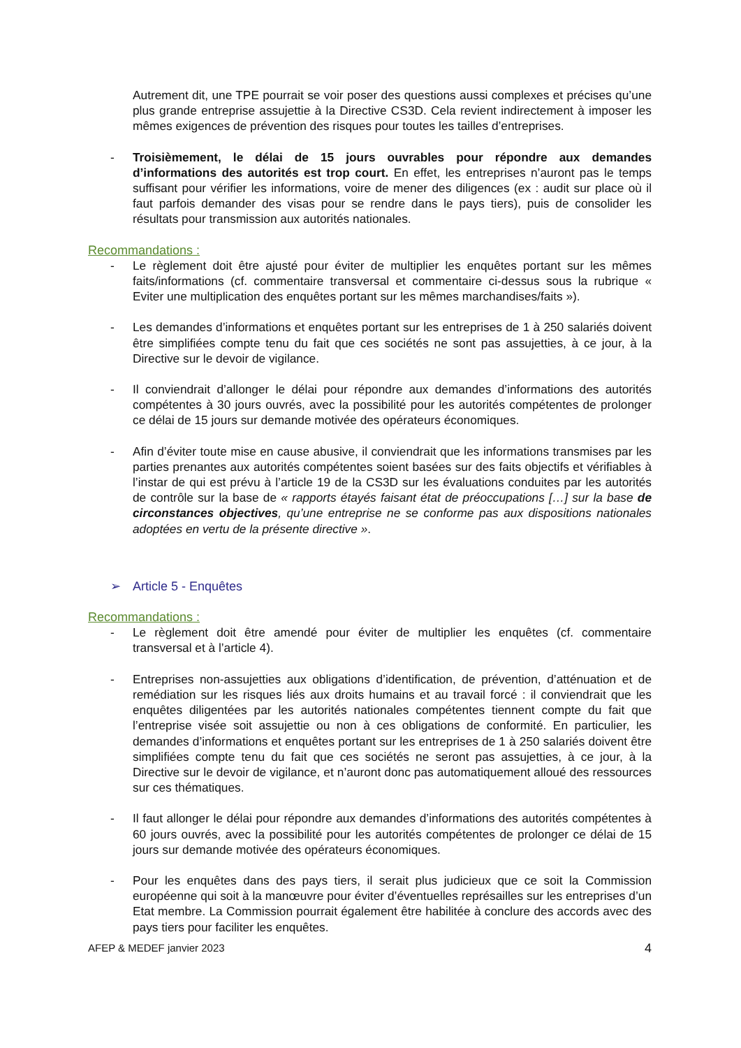Autrement dit, une TPE pourrait se voir poser des questions aussi complexes et précises qu’une plus grande entreprise assujettie à la Directive CS3D. Cela revient indirectement à imposer les mêmes exigences de prévention des risques pour toutes les tailles d’entreprises.
- Troisièmement, le délai de 15 jours ouvrables pour répondre aux demandes d’informations des autorités est trop court. En effet, les entreprises n’auront pas le temps suffisant pour vérifier les informations, voire de mener des diligences (ex : audit sur place où il faut parfois demander des visas pour se rendre dans le pays tiers), puis de consolider les résultats pour transmission aux autorités nationales.
Recommandations :
- Le règlement doit être ajusté pour éviter de multiplier les enquêtes portant sur les mêmes faits/informations (cf. commentaire transversal et commentaire ci-dessus sous la rubrique « Eviter une multiplication des enquêtes portant sur les mêmes marchandises/faits »).
- Les demandes d’informations et enquêtes portant sur les entreprises de 1 à 250 salariés doivent être simplifiées compte tenu du fait que ces sociétés ne sont pas assujetties, à ce jour, à la Directive sur le devoir de vigilance.
- Il conviendrait d’allonger le délai pour répondre aux demandes d’informations des autorités compétentes à 30 jours ouvrés, avec la possibilité pour les autorités compétentes de prolonger ce délai de 15 jours sur demande motivée des opérateurs économiques.
- Afin d’éviter toute mise en cause abusive, il conviendrait que les informations transmises par les parties prenantes aux autorités compétentes soient basées sur des faits objectifs et vérifiables à l’instar de qui est prévu à l’article 19 de la CS3D sur les évaluations conduites par les autorités de contrôle sur la base de « rapports étayés faisant état de préoccupations […] sur la base de circonstances objectives, qu’une entreprise ne se conforme pas aux dispositions nationales adoptées en vertu de la présente directive ».
➢ Article 5 - Enquêtes
Recommandations :
- Le règlement doit être amendé pour éviter de multiplier les enquêtes (cf. commentaire transversal et à l’article 4).
- Entreprises non-assujetties aux obligations d’identification, de prévention, d’atténuation et de remédiation sur les risques liés aux droits humains et au travail forcé : il conviendrait que les enquêtes diligentées par les autorités nationales compétentes tiennent compte du fait que l’entreprise visée soit assujettie ou non à ces obligations de conformité. En particulier, les demandes d’informations et enquêtes portant sur les entreprises de 1 à 250 salariés doivent être simplifiées compte tenu du fait que ces sociétés ne seront pas assujetties, à ce jour, à la Directive sur le devoir de vigilance, et n’auront donc pas automatiquement alloué des ressources sur ces thématiques.
- Il faut allonger le délai pour répondre aux demandes d’informations des autorités compétentes à 60 jours ouvrés, avec la possibilité pour les autorités compétentes de prolonger ce délai de 15 jours sur demande motivée des opérateurs économiques.
- Pour les enquêtes dans des pays tiers, il serait plus judicieux que ce soit la Commission européenne qui soit à la manœuvre pour éviter d’éventuelles représailles sur les entreprises d’un Etat membre. La Commission pourrait également être habilitée à conclure des accords avec des pays tiers pour faciliter les enquêtes.
AFEP & MEDEF janvier 2023 4